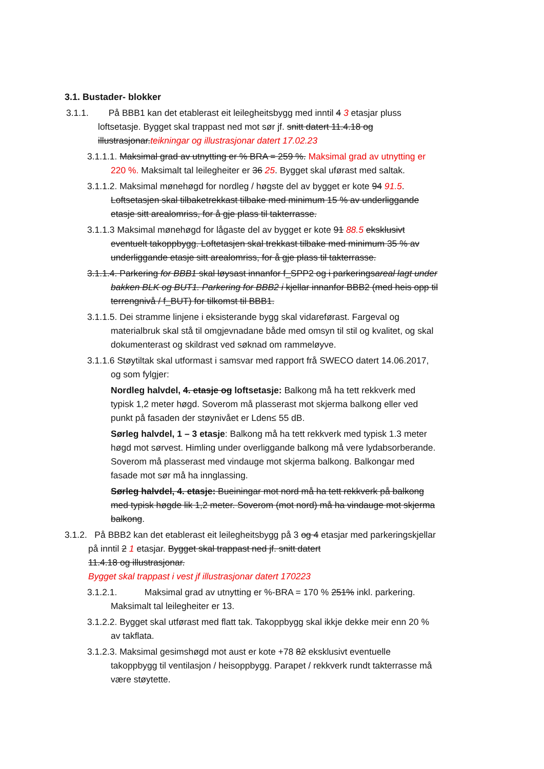3.1. Bustader- blokker
3.1.1. På BBB1 kan det etablerast eit leilegheitsbygg med inntil 4 3 etasjar pluss loftsetasje. Bygget skal trappast ned mot sør jf. snitt datert 11.4.18 og illustrasjonar.teikningar og illustrasjonar datert 17.02.23
3.1.1.1. Maksimal grad av utnytting er % BRA = 259 %. Maksimal grad av utnytting er 220 %. Maksimalt tal leilegheiter er 36 25. Bygget skal uførast med saltak.
3.1.1.2. Maksimal mønehøgd for nordleg / høgste del av bygget er kote 94 91.5. Loftsetasjen skal tilbaketrekkast tilbake med minimum 15 % av underliggande etasje sitt arealomriss, for å gje plass til takterrasse.
3.1.1.3 Maksimal mønehøgd for lågaste del av bygget er kote 91 88.5 eksklusivt eventuelt takoppbygg. Loftetasjen skal trekkast tilbake med minimum 35 % av underliggande etasje sitt arealomriss, for å gje plass til takterrasse.
3.1.1.4. Parkering for BBB1 skal løysast innanfor f_SPP2 og i parkeringsareal lagt under bakken BLK og BUT1. Parkering for BBB2 i kjellar innanfor BBB2 (med heis opp til terrengnivå / f_BUT) for tilkomst til BBB1.
3.1.1.5. Dei stramme linjene i eksisterande bygg skal vidareførast. Fargeval og materialbruk skal stå til omgjevnadane både med omsyn til stil og kvalitet, og skal dokumenterast og skildrast ved søknad om rammeløyve.
3.1.1.6 Støytiltak skal utformast i samsvar med rapport frå SWECO datert 14.06.2017, og som fylgjer:
Nordleg halvdel, 4. etasje og loftsetasje: Balkong må ha tett rekkverk med typisk 1,2 meter høgd. Soverom må plasserast mot skjerma balkong eller ved punkt på fasaden der støynivået er Lden≤ 55 dB.
Sørleg halvdel, 1 – 3 etasje: Balkong må ha tett rekkverk med typisk 1.3 meter høgd mot sørvest. Himling under overliggande balkong må vere lydabsorberande. Soverom må plasserast med vindauge mot skjerma balkong. Balkongar med fasade mot sør må ha innglassing.
Sørleg halvdel, 4. etasje: Bueiningar mot nord må ha tett rekkverk på balkong med typisk høgde lik 1,2 meter. Soverom (mot nord) må ha vindauge mot skjerma balkong.
3.1.2. På BBB2 kan det etablerast eit leilegheitsbygg på 3 og 4 etasjar med parkeringskjellar på inntil 2 1 etasjar. Bygget skal trappast ned jf. snitt datert
11.4.18 og illustrasjonar.
Bygget skal trappast i vest jf illustrasjonar datert 170223
3.1.2.1. Maksimal grad av utnytting er %-BRA = 170 % 251% inkl. parkering. Maksimalt tal leilegheiter er 13.
3.1.2.2. Bygget skal utførast med flatt tak. Takoppbygg skal ikkje dekke meir enn 20 % av takflata.
3.1.2.3. Maksimal gesimshøgd mot aust er kote +78 82 eksklusivt eventuelle takoppbygg til ventilasjon / heisoppbygg. Parapet / rekkverk rundt takterrasse må være støytette.